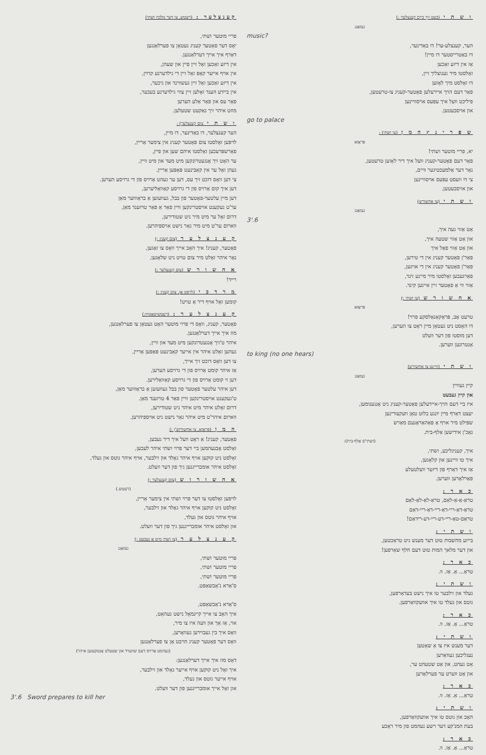קענצלער : (רעטש, צו דער מלכה ושתי)
פריי מוטער ושתי,
יאָס דער פאָטער קעניג געטאָן צו פערלאַנגען
דאַרף איך אייך דערלאַנגען.
אין דיזע זאַכען זאָל זיין פיין און שעהן,
אין אויף אייער קאָפּ זאָל זיין די גילדערנע קרוין,
אין דיזע זאַכען זאָל זיין געשווינד און גיכער,
אין ביידע הענד זאָלען זיין צווי גילדערנע בעכער,
פאַר עס און פאַר אַלע הערען
מוזט איהר זיך נאַקעט שטעלען.
ו ש ת י צום קענצלער) :
הער קענצלער, דו באַדינער, דו מיין,
לויפען זאָלסטו צום פאָטער קעניג אין צימער אַריין,
פאַרשפּרעכען זאָלסטו איהם שען און פיין,
ער האָט זיך אָנגעטרונקען מיט מעד און מיט וויין,
געהן זאָל ער אין קאַבינעט פּאַפּען אַריין.
צי דען וואָס דוכט זיך עס, דען ער געהט אַרויס פון די גרויסע הערען.
דען איך קום אַרויס פון די גרויסע קאַוואַליערען,
דען מיין עלטער-פאָטער פון בבל, געוועזען אַ בראַוווער מאַן
ער'ט געקענט אויסטרינקען וויין פאַר אַ פאַר טויזענד מאַן.
דרום זאָל ער מיט מיר ניט שטודירען,
ווארום ער'ט מיט מיר גאַר נישט אויספיהרען.
ק ע נ צ ל ע ר (צום קעניג :)
פאָטער, קעניג! איך האָב אייך וואָס צו זאָגען,
נאָר איהר זאָלט מיר צום טויט ניט שלאָגען.
א ח ש ו ר ש (צום קענצלער :)
רייד!
מ ר ד כ י (לויפט אָן, צום קעניג :)
קומען זאָל אויף דיר אַ טויט!
ק ע נ צ ל ע ר : (רעטשיטאַטיוו:)
פאָטער, קעניג, וואָס די פרוי מוטער האָט געטאָן צו פערלאַנגען,
מוז איך אייך דערלאַנגען.
איהר ט'זיך אָנגעטרונקען מיט מעד און וויין,
געהען זאָלט איהר אין אייער קאַבינעט פּאַפּען אַריין,
צו דען וואָס דוכט זיך אייך,
אַז איהר קומט אַרויס פון די גרויסע הערען,
דען זי קומט אַרויס פון די גרויסע קאַוואַלירען.
דען איהר עלטער פאָטער פון בבל געוועזען אַ בראַוווער מאַן,
ט'געקענט אויסטרינקען וויין פאַר 4 טויזענד מאַן.
דרום זאָלט איהר מיט איהר ניט שטודירען,
ווארום איהר'ט מיט איהר גאַר נישט ניט אויספיהרען.
ה מ ן (פּראָזא, צו אחשורוש'ן :)
פאָטער, קעניג! אַ ראָט וועל איך דיר געבען,
זאָלסט אָבנעהמען ביי דער פרוי ושתי איהר לעבען,
זאָלסט ניט קוקען אויף איהר גאָלד און זילבער, אויף איהר גוטס און געלד,
זאָלסט איהר אומברייגנען גיך פון דער וועלט.
א ח ש ו ר ו ש (צום קענצלער :)
(רעטש.)
לויפען זאָלסטו צו דער פרוי ושתי אין צימער אַריין,
זאָלסט ניט קוקען אויף איהר גאָלד און זילבער,
אויף איהר גוטס און געלד,
און זאָלסט איהר אומברייגנען גיך פון דער וועלט.
ק ע נ צ ל ע ר (צו ושתי מיט אַ געבעט :)
געזאַנג
פריי מוטער ושתי,
פריי מוטער ושתי,
פריי מוטער ושתי,
ס'אַרא נ'אַבשאַפט.
ס'אַרא נ'אַבשאַפט,
איך האָב צו אייך קיינמאָל נישט געהאַט,
אוי, אַז אַך און וועה איז צו מיר,
וואָס איך בין געבוירען געוואָרען,
וואָס דער פאָטער קעניג הויבט אָן צו פערלאַנגען
(נעהמט אַרויס דעם שווערד און שטעלט אָנטקעגען איהר)
דאָס מוז איך אייך דערלאַנגען:
איך זאָל ניט קוקען אויף אייער גאָלד און זילבער,
אויף אייער גוטס און געלד,
און זאָל אייך אומברייגנען פון דער וועלט.
3'.6 Sword prepares to kill her
ו ש ת י (בעט זיך ביים קענצלער :)
געזאַנג
music?
הער, קענצלע-ער! דו באַדינער,
דו באַטרייסטער דו מיין!
אַז אין דיזע זאַכען
זאָלסטו מיר גענוצליך זיין,
דו זאָלסט מיך לאָזען
פאַר דעם הויך איירעלען פאָטער-קעניג צו-טרעטען,
פיליכט וועל איך עפּעס אויסוויינען
און אויסבעטען.
go to palace
ש פ ר י נ ץ ה מ ן (צו ושתי) :
פּראָזא
יא, פריי מוטער ושתי!
פאַר דעם פאָטער-קעניג וועל איך דיר לאָזען טרעטען,
נאָר דער אַלמעכטיגער וויים,
צי דו וועסט עפּעס אויסוויינען
און אויסבעטען.
ו ש ת י (צו אחשורש)
געזאַנג
3'.6
אַט אַזוי געה איך,
און אַט אַזוי שטעה איך,
און אַט אַזוי פאַל איך
פאַר'ן פאָטער קעניג אין די טירען,
פאַר'ן פאָטער קעניג אין די אויגען,
פאַרגעבען זאָלסטו מיר מיינע זינד,
אַזוי ווי אַ פאָטער זיין אייגען קינד.
א ח ש ו ר ש (צו ושתי :)
פּראָזא
טרעט אָב, פּראַקאַנאַלסקע פרוי!
דו האָסט ניט געטאָן מיין ראָט צו הערען,
דען מוסטו פון דער וועלט
אַנטרונען ווערען.
to king (no one hears)
ו ש ת י (וויינט צו אחשורש)
געזאַנג
קיין געוויין
און קיין געבעט
איז ביי דעם הויך-איידעלען פאָטער-קעניג ניט אָנגענומען,
יעצט דאַרף מיין יונגע בלוט טאָן וועקצורינען
שפּילט מיר אויף אַ פּאַהאַראָנעם מאַרש
נאָכ'ן אידישען אַלף-בית.
(ושתי'ס אַלף-בית):
איך, קעניגליכע, ושתי,
איך טו וויינען און קלאָגען,
אַז איך דאַרף פון דיזער וועלטעלע
פאַרלאָרען ווערען.
כ א ר :
טראַ-אַ-אַ-לאַם, טראַ-לאַ-לאַ-לאַם
טראַ-דאַ-ריי-דאַ-ריי-דאַ-ריי-דאַם
טראַם-טאַ-ריי-דע-ריי-דע-רידאַם!
ו ש ת י :
בייזע מחשבות טוט דער מענש ניט טראַכטען,
און דער מלאך המות טוט דעם חלף שאַרפען!
כ א ר :
טראַ... אַ. אַז. וו.
ו ש ת י :
געלד און זילבער טו איך נישט בעדאַרפען,
גוטס און געלד טו איך אוועקוואַרפען.
כ א ר :
טראַ... אַ. אַז. וו.
ו ש ת י :
דער מענש איז צו אַ שאָטען
נעגליכען געוואָרען
אַט געהט, און אַט שטעהט ער,
און אַט ווערט ער פערלאָרען
כ א ר :
טראַ... אַ. אַז. וו.
ו ש ת י :
האָב און גוטס טו איך אוועקוואַרפען,
בעת המנ'קע דער רשע נעהמט פון מיר ראָכע
כ א ר :
טראַ... אַ. אַז. וו.